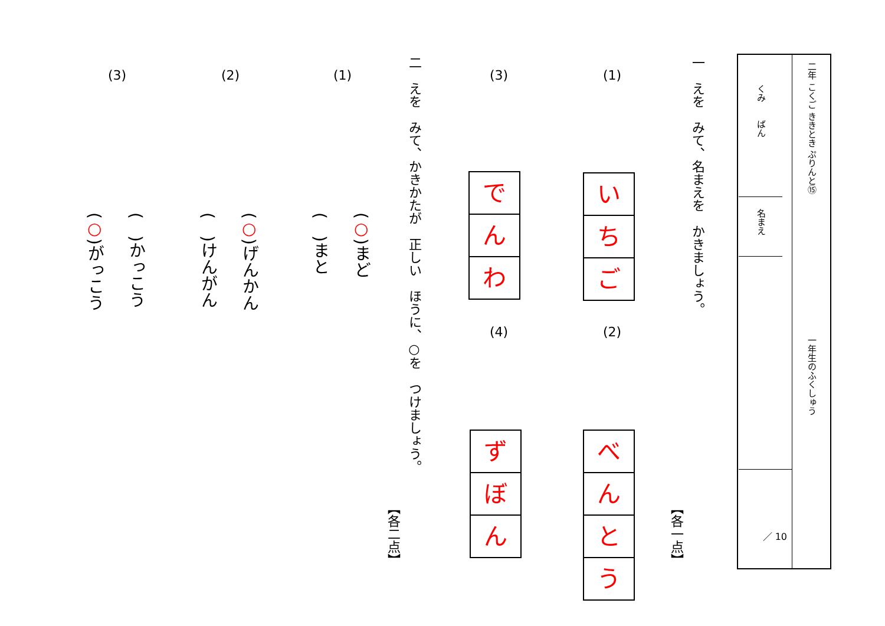二年 こくご ききとき ぷりんと⑮
一年生のふくしゅう
くみ　　ばん
名まえ
／ 10
一　えを　みて、名まえを　かきましょう。
【各一点】
(1)
い
ち
ご
(2)
べ
ん
と
う
(3)
で
ん
わ
(4)
ず
ぼ
ん
二　えを　みて、かきかたが　正しい　ほうに、○を　つけましょう。
【各二点】
(1)
(○)まど
(　)まと
(2)
(○)げんかん
(　)けんがん
(3)
(　)かっこう
(○)がっこう